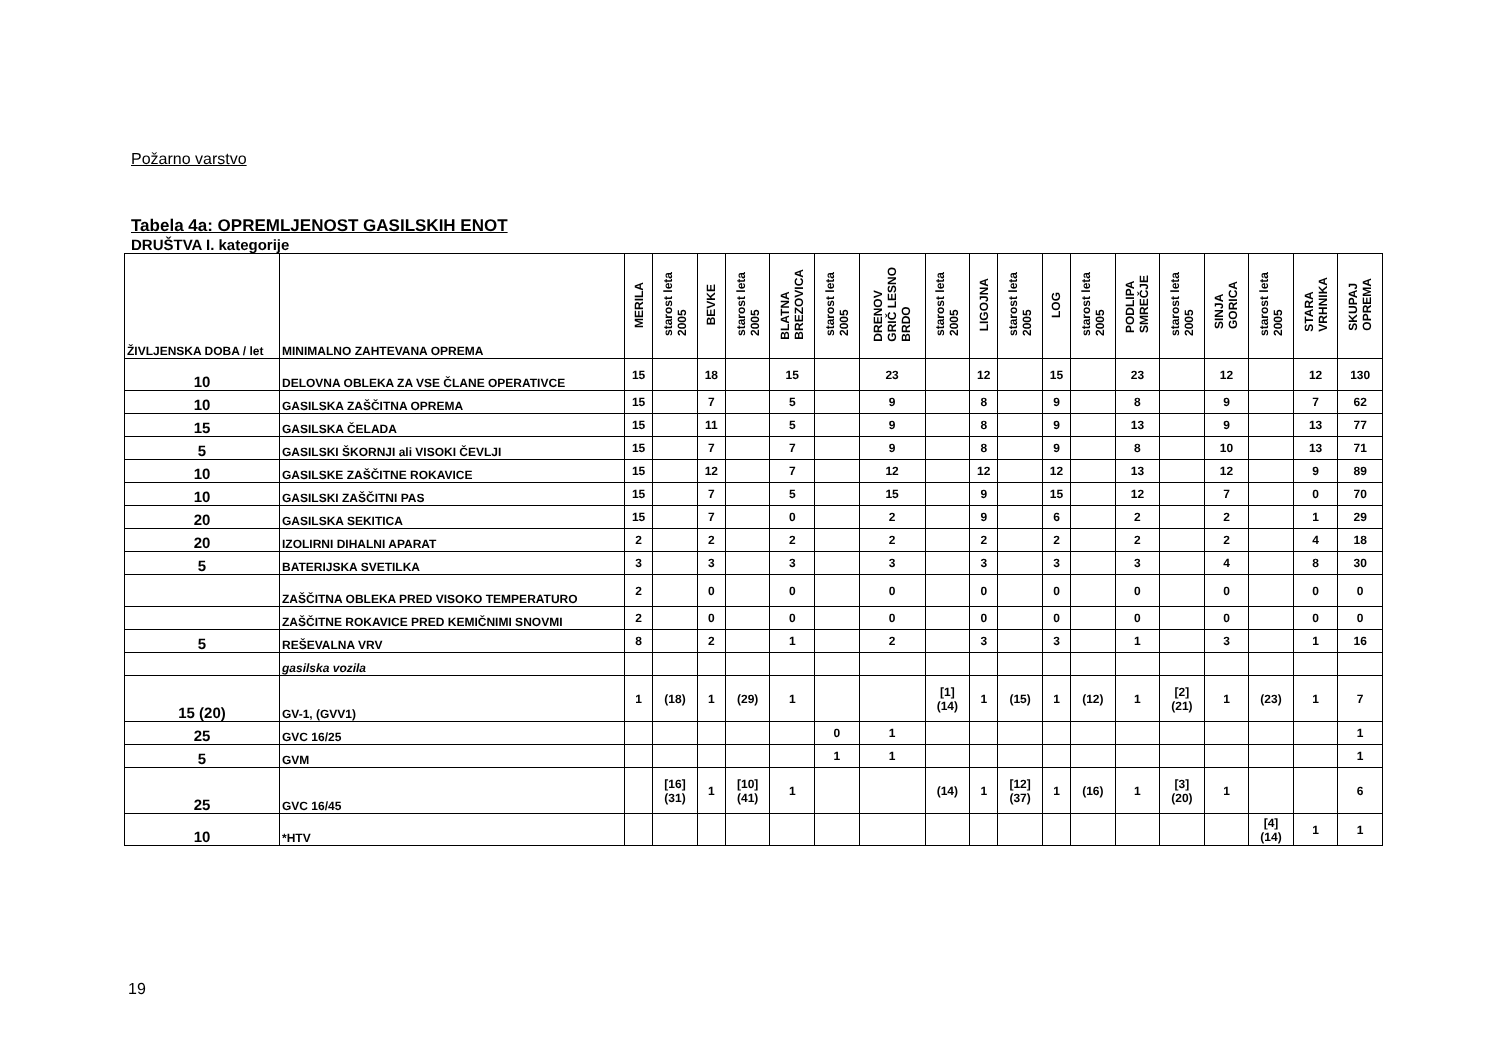Požarno varstvo
Tabela 4a: OPREMLJENOST GASILSKIH ENOT
DRUŠTVA I. kategorije
| ŽIVLJENSKA DOBA / let | MINIMALNO ZAHTEVANA OPREMA | MERILA | starost leta 2005 | BEVKE | starost leta 2005 | BLATNA BREZOVICA | starost leta 2005 | DRENOV GRIČ LESNO BRDO | starost leta 2005 | LIGOJNA | starost leta 2005 | LOG | starost leta 2005 | PODLIPA SMREČJE | starost leta 2005 | SINJA GORICA | starost leta 2005 | STARA VRHNIKA | SKUPAJ OPREMA |
| --- | --- | --- | --- | --- | --- | --- | --- | --- | --- | --- | --- | --- | --- | --- | --- | --- | --- | --- | --- |
| 10 | DELOVNA OBLEKA ZA VSE ČLANE OPERATIVCE | 15 | | 18 | | 15 | | 23 | | 12 | | 15 | | 23 | | 12 | | 12 | 130 |
| 10 | GASILSKA ZAŠČITNA OPREMA | 15 | | 7 | | 5 | | 9 | | 8 | | 9 | | 8 | | 9 | | 7 | 62 |
| 15 | GASILSKA ČELADA | 15 | | 11 | | 5 | | 9 | | 8 | | 9 | | 13 | | 9 | | 13 | 77 |
| 5 | GASILSKI ŠKORNJI ali VISOKI ČEVLJI | 15 | | 7 | | 7 | | 9 | | 8 | | 9 | | 8 | | 10 | | 13 | 71 |
| 10 | GASILSKE ZAŠČITNE ROKAVICE | 15 | | 12 | | 7 | | 12 | | 12 | | 12 | | 13 | | 12 | | 9 | 89 |
| 10 | GASILSKI ZAŠČITNI PAS | 15 | | 7 | | 5 | | 15 | | 9 | | 15 | | 12 | | 7 | | 0 | 70 |
| 20 | GASILSKA SEKITICA | 15 | | 7 | | 0 | | 2 | | 9 | | 6 | | 2 | | 2 | | 1 | 29 |
| 20 | IZOLIRNI DIHALNI APARAT | 2 | | 2 | | 2 | | 2 | | 2 | | 2 | | 2 | | 2 | | 4 | 18 |
| 5 | BATERIJSKA SVETILKA | 3 | | 3 | | 3 | | 3 | | 3 | | 3 | | 3 | | 4 | | 8 | 30 |
| | ZAŠČITNA OBLEKA PRED VISOKO TEMPERATURO | 2 | | 0 | | 0 | | 0 | | 0 | | 0 | | 0 | | 0 | | 0 | 0 |
| | ZAŠČITNE ROKAVICE PRED KEMIČNIMI SNOVMI | 2 | | 0 | | 0 | | 0 | | 0 | | 0 | | 0 | | 0 | | 0 | 0 |
| 5 | REŠEVALNA VRV | 8 | | 2 | | 1 | | 2 | | 3 | | 3 | | 1 | | 3 | | 1 | 16 |
| | gasilska vozila | | | | | | | | | | | | | | | | | | |
| 15 (20) | GV-1, (GVV1) | 1 | (18) | 1 | (29) | 1 | | | [1] (14) | 1 | (15) | 1 | (12) | 1 | [2] (21) | 1 | (23) | 1 | 7 |
| 25 | GVC 16/25 | | | | | | 0 | 1 | | | | | | | | | | | 1 |
| 5 | GVM | | | | | | 1 | 1 | | | | | | | | | | | 1 |
| 25 | GVC 16/45 | | [16] (31) | 1 | [10] (41) | 1 | | | (14) | 1 | [12] (37) | 1 | (16) | 1 | [3] (20) | 1 | | | 6 |
| 10 | *HTV | | | | | | | | | | | | | | | | [4] (14) | 1 | 1 |
19